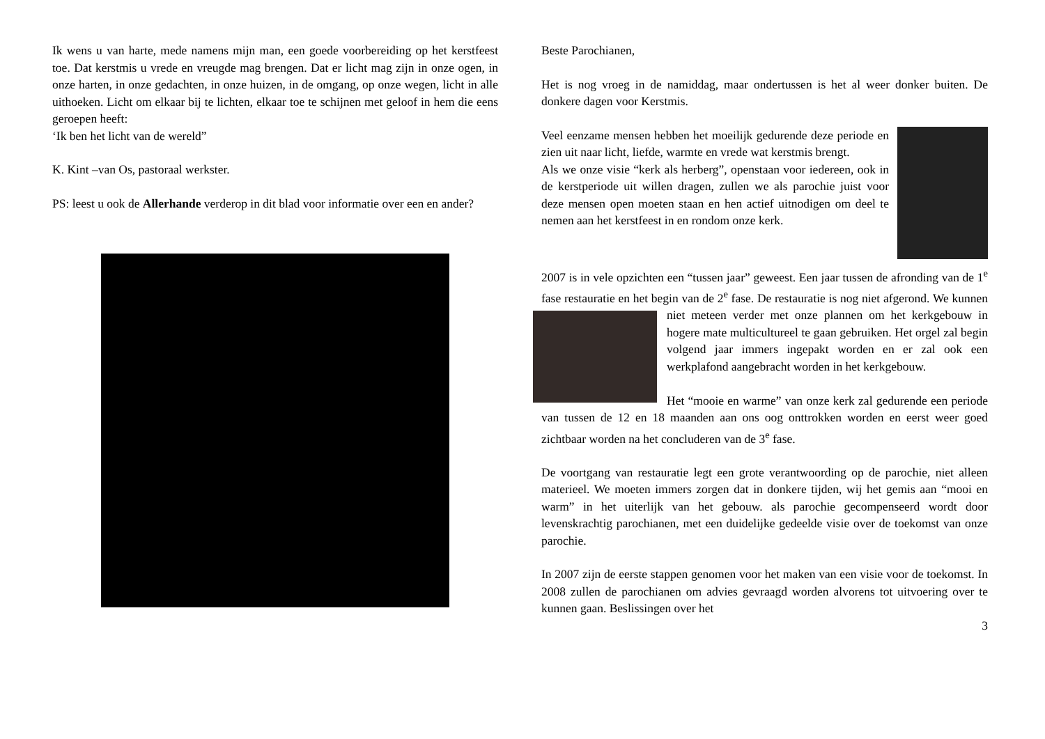Ik wens u van harte, mede namens mijn man, een goede voorbereiding op het kerstfeest toe. Dat kerstmis u vrede en vreugde mag brengen. Dat er licht mag zijn in onze ogen, in onze harten, in onze gedachten, in onze huizen, in de omgang, op onze wegen, licht in alle uithoeken. Licht om elkaar bij te lichten, elkaar toe te schijnen met geloof in hem die eens geroepen heeft:
‘Ik ben het licht van de wereld”
K. Kint –van Os, pastoraal werkster.
PS: leest u ook de Allerhande verderop in dit blad voor informatie over een en ander?
Beste Parochianen,
Het is nog vroeg in de namiddag, maar ondertussen is het al weer donker buiten. De donkere dagen voor Kerstmis.
Veel eenzame mensen hebben het moeilijk gedurende deze periode en zien uit naar licht, liefde, warmte en vrede wat kerstmis brengt.
Als we onze visie “kerk als herberg”, openstaan voor iedereen, ook in de kerstperiode uit willen dragen, zullen we als parochie juist voor deze mensen open moeten staan en hen actief uitnodigen om deel te nemen aan het kerstfeest in en rondom onze kerk.
2007 is in vele opzichten een “tussen jaar” geweest. Een jaar tussen de afronding van de 1<sup>e</sup> fase restauratie en het begin van de 2<sup>e</sup> fase. De restauratie is nog niet afgerond. We kunnen niet meteen verder met onze plannen om het kerkgebouw in hogere mate multicultureel te gaan gebruiken. Het orgel zal begin volgend jaar immers ingepakt worden en er zal ook een werkplafond aangebracht worden in het kerkgebouw.
Het “mooie en warme” van onze kerk zal gedurende een periode van tussen de 12 en 18 maanden aan ons oog onttrokken worden en eerst weer goed zichtbaar worden na het concluderen van de 3<sup>e</sup> fase.
De voortgang van restauratie legt een grote verantwoording op de parochie, niet alleen materieel. We moeten immers zorgen dat in donkere tijden, wij het gemis aan “mooi en warm” in het uiterlijk van het gebouw. als parochie gecompenseerd wordt door levenskrachtig parochianen, met een duidelijke gedeelde visie over de toekomst van onze parochie.
In 2007 zijn de eerste stappen genomen voor het maken van een visie voor de toekomst. In 2008 zullen de parochianen om advies gevraagd worden alvorens tot uitvoering over te kunnen gaan. Beslissingen over het
3